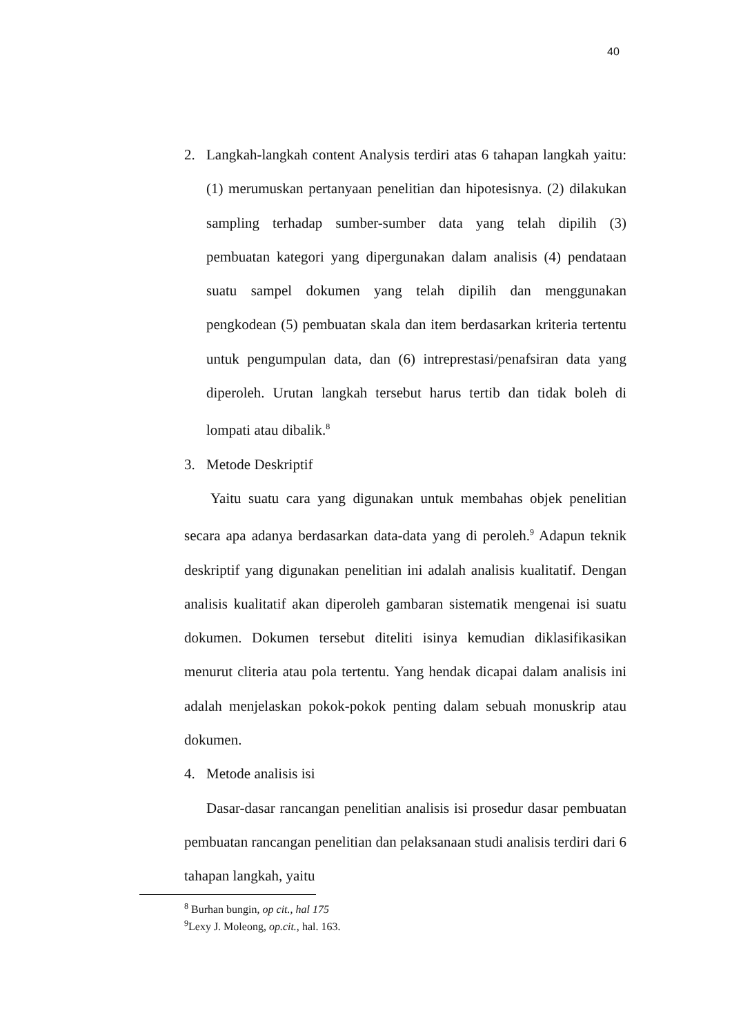40
2. Langkah-langkah content Analysis terdiri atas 6 tahapan langkah yaitu: (1) merumuskan pertanyaan penelitian dan hipotesisnya. (2) dilakukan sampling terhadap sumber-sumber data yang telah dipilih (3) pembuatan kategori yang dipergunakan dalam analisis (4) pendataan suatu sampel dokumen yang telah dipilih dan menggunakan pengkodean (5) pembuatan skala dan item berdasarkan kriteria tertentu untuk pengumpulan data, dan (6) intreprestasi/penafsiran data yang diperoleh. Urutan langkah tersebut harus tertib dan tidak boleh di lompati atau dibalik.<sup>8</sup>
3. Metode Deskriptif
Yaitu suatu cara yang digunakan untuk membahas objek penelitian secara apa adanya berdasarkan data-data yang di peroleh.<sup>9</sup> Adapun teknik deskriptif yang digunakan penelitian ini adalah analisis kualitatif. Dengan analisis kualitatif akan diperoleh gambaran sistematik mengenai isi suatu dokumen. Dokumen tersebut diteliti isinya kemudian diklasifikasikan menurut cliteria atau pola tertentu. Yang hendak dicapai dalam analisis ini adalah menjelaskan pokok-pokok penting dalam sebuah monuskrip atau dokumen.
4. Metode analisis isi
Dasar-dasar rancangan penelitian analisis isi prosedur dasar pembuatan pembuatan rancangan penelitian dan pelaksanaan studi analisis terdiri dari 6 tahapan langkah, yaitu
<sup>8</sup> Burhan bungin, op cit., hal 175
<sup>9</sup> Lexy J. Moleong, op.cit., hal. 163.